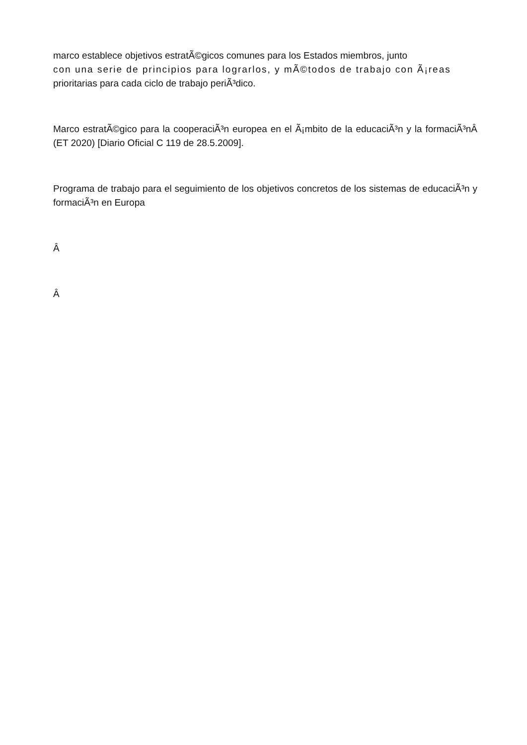marco establece objetivos estratÃ©gicos comunes para los Estados miembros, junto
con una serie de principios para lograrlos, y mÃ©todos de trabajo con Ã¡reas
prioritarias para cada ciclo de trabajo periÃ³dico.
Marco estratÃ©gico para la cooperaciÃ³n europea en el Ã¡mbito de la educaciÃ³n y la formaciÃ³nÂ (ET 2020) [Diario Oficial C 119 de 28.5.2009].
Programa de trabajo para el seguimiento de los objetivos concretos de los sistemas de educaciÃ³n y formaciÃ³n en Europa
Â
Â